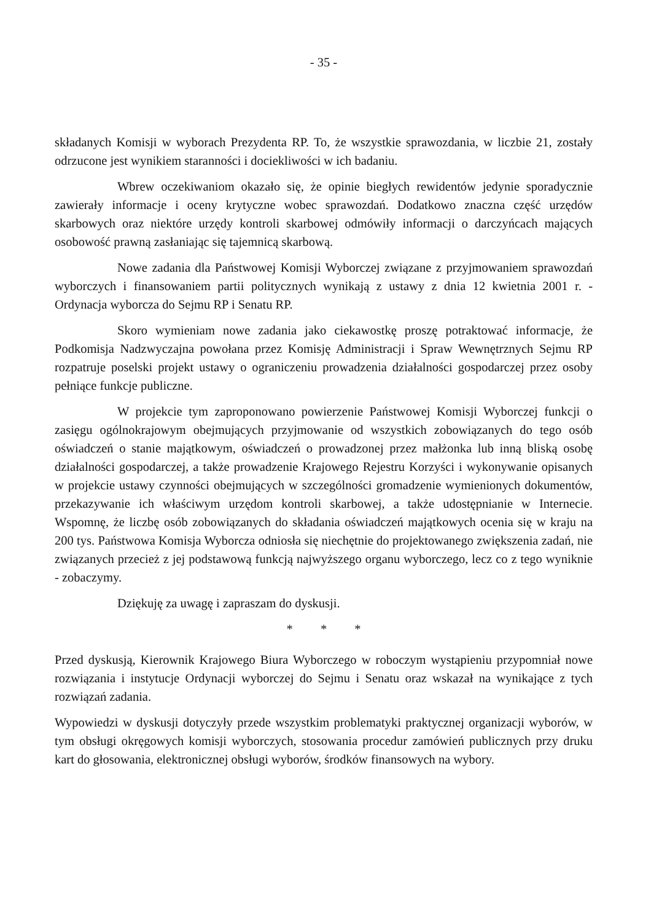- 35 -
składanych Komisji w wyborach Prezydenta RP. To, że wszystkie sprawozdania, w liczbie 21, zostały odrzucone jest wynikiem staranności i dociekliwości w ich badaniu.
Wbrew oczekiwaniom okazało się, że opinie biegłych rewidentów jedynie sporadycznie zawierały informacje i oceny krytyczne wobec sprawozdań. Dodatkowo znaczna część urzędów skarbowych oraz niektóre urzędy kontroli skarbowej odmówiły informacji o darczyńcach mających osobowość prawną zasłaniając się tajemnicą skarbową.
Nowe zadania dla Państwowej Komisji Wyborczej związane z przyjmowaniem sprawozdań wyborczych i finansowaniem partii politycznych wynikają z ustawy z dnia 12 kwietnia 2001 r. - Ordynacja wyborcza do Sejmu RP i Senatu RP.
Skoro wymieniam nowe zadania jako ciekawostkę proszę potraktować informacje, że Podkomisja Nadzwyczajna powołana przez Komisję Administracji i Spraw Wewnętrznych Sejmu RP rozpatruje poselski projekt ustawy o ograniczeniu prowadzenia działalności gospodarczej przez osoby pełniące funkcje publiczne.
W projekcie tym zaproponowano powierzenie Państwowej Komisji Wyborczej funkcji o zasięgu ogólnokrajowym obejmujących przyjmowanie od wszystkich zobowiązanych do tego osób oświadczeń o stanie majątkowym, oświadczeń o prowadzonej przez małżonka lub inną bliską osobę działalności gospodarczej, a także prowadzenie Krajowego Rejestru Korzyści i wykonywanie opisanych w projekcie ustawy czynności obejmujących w szczególności gromadzenie wymienionych dokumentów, przekazywanie ich właściwym urzędom kontroli skarbowej, a także udostępnianie w Internecie. Wspomnę, że liczbę osób zobowiązanych do składania oświadczeń majątkowych ocenia się w kraju na 200 tys. Państwowa Komisja Wyborcza odniosła się niechętnie do projektowanego zwiększenia zadań, nie związanych przecież z jej podstawową funkcją najwyższego organu wyborczego, lecz co z tego wyniknie - zobaczymy.
Dziękuję za uwagę i zapraszam do dyskusji.
* * *
Przed dyskusją, Kierownik Krajowego Biura Wyborczego w roboczym wystąpieniu przypomniał nowe rozwiązania i instytucje Ordynacji wyborczej do Sejmu i Senatu oraz wskazał na wynikające z tych rozwiązań zadania.
Wypowiedzi w dyskusji dotyczyły przede wszystkim problematyki praktycznej organizacji wyborów, w tym obsługi okręgowych komisji wyborczych, stosowania procedur zamówień publicznych przy druku kart do głosowania, elektronicznej obsługi wyborów, środków finansowych na wybory.